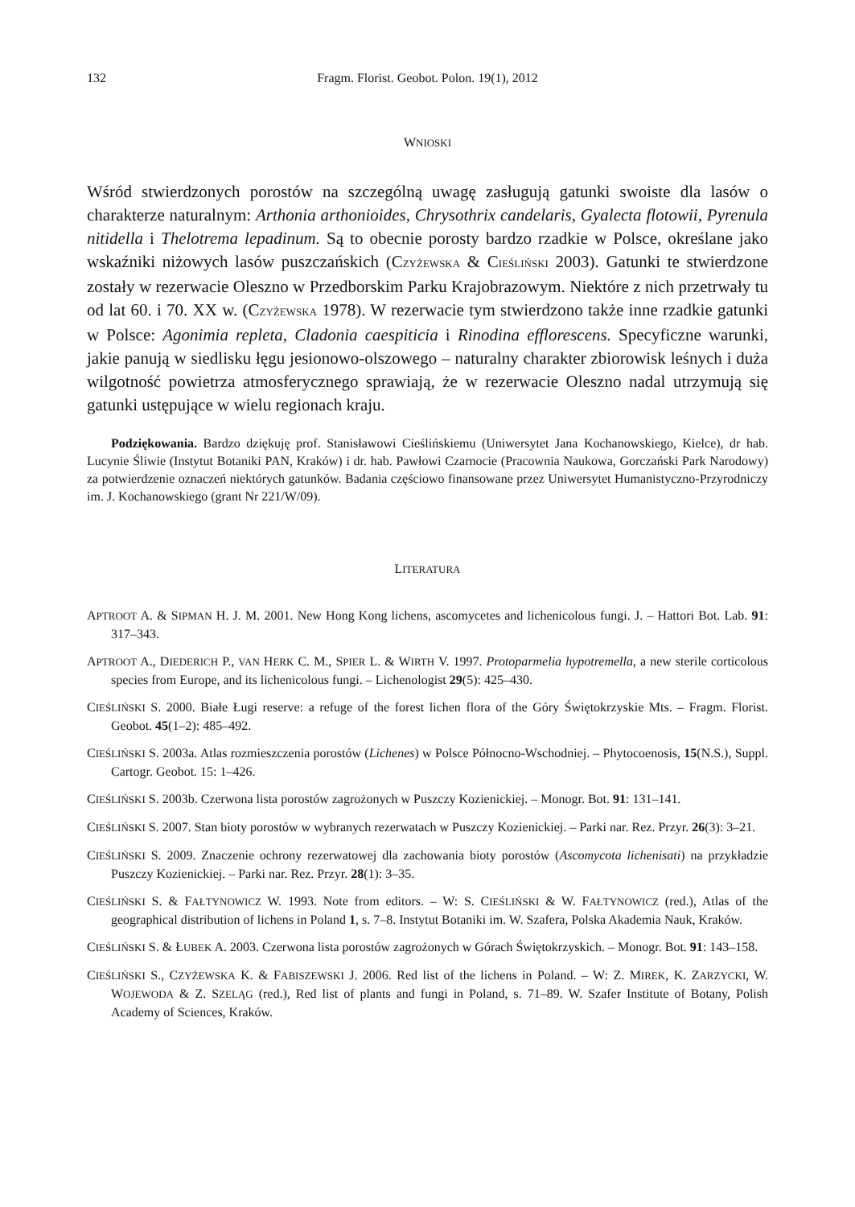132 Fragm. Florist. Geobot. Polon. 19(1), 2012
WNIOSKI
Wśród stwierdzonych porostów na szczególną uwagę zasługują gatunki swoiste dla lasów o charakterze naturalnym: Arthonia arthonioides, Chrysothrix candelaris, Gyalecta flotowii, Pyrenula nitidella i Thelotrema lepadinum. Są to obecnie porosty bardzo rzadkie w Polsce, określane jako wskaźniki niżowych lasów puszczańskich (CZYŻEWSKA & CIEŚLIŃSKI 2003). Gatunki te stwierdzone zostały w rezerwacie Oleszno w Przedborskim Parku Krajobrazowym. Niektóre z nich przetrwały tu od lat 60. i 70. XX w. (CZYŻEWSKA 1978). W rezerwacie tym stwierdzono także inne rzadkie gatunki w Polsce: Agonimia repleta, Cladonia caespiticia i Rinodina efflorescens. Specyficzne warunki, jakie panują w siedlisku łęgu jesionowo-olszowego – naturalny charakter zbiorowisk leśnych i duża wilgotność powietrza atmosferycznego sprawiają, że w rezerwacie Oleszno nadal utrzymują się gatunki ustępujące w wielu regionach kraju.
Podziękowania. Bardzo dziękuję prof. Stanisławowi Cieślińskiemu (Uniwersytet Jana Kochanowskiego, Kielce), dr hab. Lucynie Śliwie (Instytut Botaniki PAN, Kraków) i dr. hab. Pawłowi Czarnocie (Pracownia Naukowa, Gorczański Park Narodowy) za potwierdzenie oznaczeń niektórych gatunków. Badania częściowo finansowane przez Uniwersytet Humanistyczno-Przyrodniczy im. J. Kochanowskiego (grant Nr 221/W/09).
LITERATURA
APTROOT A. & SIPMAN H. J. M. 2001. New Hong Kong lichens, ascomycetes and lichenicolous fungi. J. – Hattori Bot. Lab. 91: 317–343.
APTROOT A., DIEDERICH P., VAN HERK C. M., SPIER L. & WIRTH V. 1997. Protoparmelia hypotremella, a new sterile corticolous species from Europe, and its lichenicolous fungi. – Lichenologist 29(5): 425–430.
CIEŚLIŃSKI S. 2000. Białe Ługi reserve: a refuge of the forest lichen flora of the Góry Świętokrzyskie Mts. – Fragm. Florist. Geobot. 45(1–2): 485–492.
CIEŚLIŃSKI S. 2003a. Atlas rozmieszczenia porostów (Lichenes) w Polsce Północno-Wschodniej. – Phytocoenosis, 15(N.S.), Suppl. Cartogr. Geobot. 15: 1–426.
CIEŚLIŃSKI S. 2003b. Czerwona lista porostów zagrożonych w Puszczy Kozienickiej. – Monogr. Bot. 91: 131–141.
CIEŚLIŃSKI S. 2007. Stan bioty porostów w wybranych rezerwatach w Puszczy Kozienickiej. – Parki nar. Rez. Przyr. 26(3): 3–21.
CIEŚLIŃSKI S. 2009. Znaczenie ochrony rezerwatowej dla zachowania bioty porostów (Ascomycota lichenisati) na przykładzie Puszczy Kozienickiej. – Parki nar. Rez. Przyr. 28(1): 3–35.
CIEŚLIŃSKI S. & FAŁTYNOWICZ W. 1993. Note from editors. – W: S. CIEŚLIŃSKI & W. FAŁTYNOWICZ (red.), Atlas of the geographical distribution of lichens in Poland 1, s. 7–8. Instytut Botaniki im. W. Szafera, Polska Akademia Nauk, Kraków.
CIEŚLIŃSKI S. & ŁUBEK A. 2003. Czerwona lista porostów zagrożonych w Górach Świętokrzyskich. – Monogr. Bot. 91: 143–158.
CIEŚLIŃSKI S., CZYŻEWSKA K. & FABISZEWSKI J. 2006. Red list of the lichens in Poland. – W: Z. MIREK, K. ZARZYCKI, W. WOJEWODA & Z. SZELĄG (red.), Red list of plants and fungi in Poland, s. 71–89. W. Szafer Institute of Botany, Polish Academy of Sciences, Kraków.